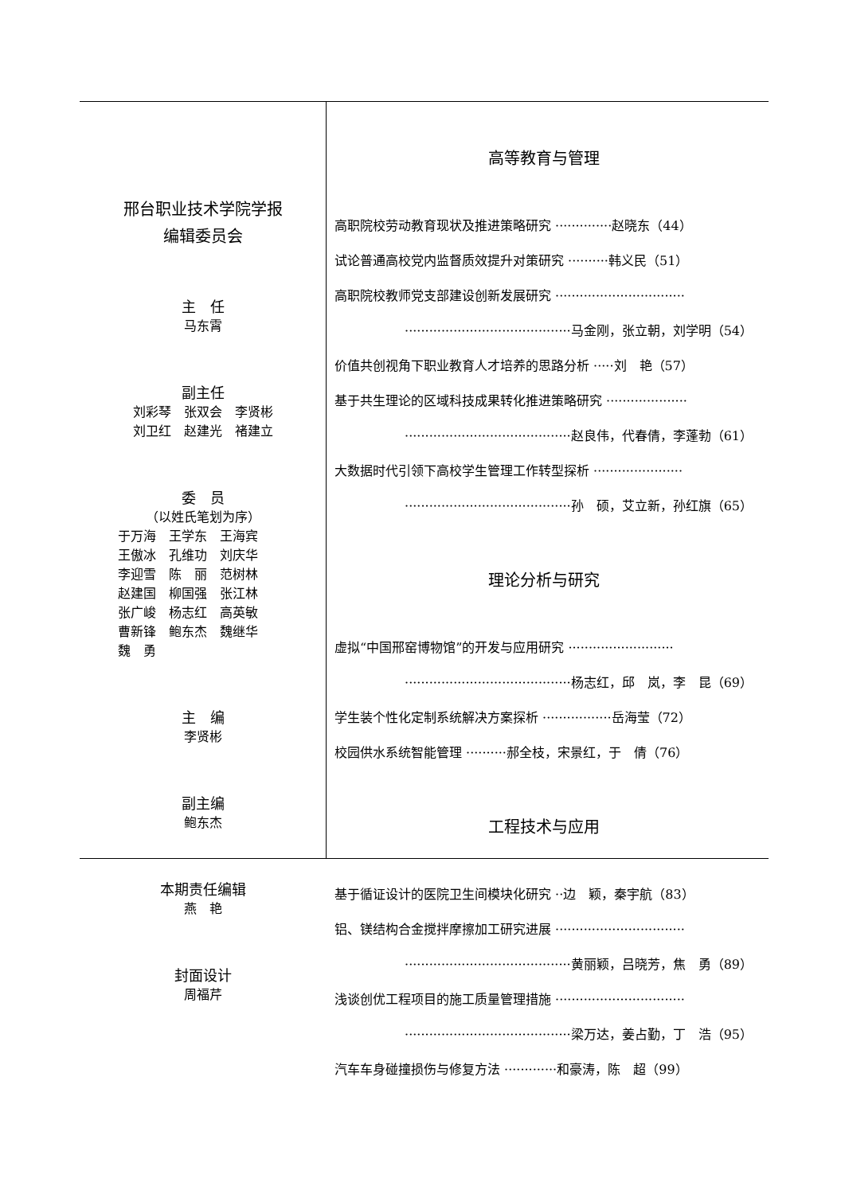邢台职业技术学院学报
编辑委员会
主　任
马东霄
副主任
刘彩琴　张双会　李贤彬
刘卫红　赵建光　褚建立
委　员
（以姓氏笔划为序）
于万海　王学东　王海宾
王傲冰　孔维功　刘庆华
李迎雪　陈　丽　范树林
赵建国　柳国强　张江林
张广峻　杨志红　高英敏
曹新锋　鲍东杰　魏继华
魏　勇
主　编
李贤彬
副主编
鲍东杰
本期责任编辑
燕　艳
封面设计
周福芹
高等教育与管理
高职院校劳动教育现状及推进策略研究 ··············赵晓东（44）
试论普通高校党内监督质效提升对策研究 ··········韩义民（51）
高职院校教师党支部建设创新发展研究 ································
·········································马金刚，张立朝，刘学明（54）
价值共创视角下职业教育人才培养的思路分析 ·····刘　艳（57）
基于共生理论的区域科技成果转化推进策略研究 ····················
·········································赵良伟，代春倩，李蓬勃（61）
大数据时代引领下高校学生管理工作转型探析 ······················
·········································孙　硕，艾立新，孙红旗（65）
理论分析与研究
虚拟“中国邢窑博物馆”的开发与应用研究 ··························
·········································杨志红，邱　岚，李　昆（69）
学生装个性化定制系统解决方案探析 ·················岳海莹（72）
校园供水系统智能管理 ··········郝全枝，宋景红，于　倩（76）
工程技术与应用
基于循证设计的医院卫生间模块化研究 ··边　颖，秦宇航（83）
铝、镁结构合金搅拌摩擦加工研究进展 ································
·········································黄丽颖，吕晓芳，焦　勇（89）
浅谈创优工程项目的施工质量管理措施 ································
·········································梁万达，姜占勤，丁　浩（95）
汽车车身碰撞损伤与修复方法 ·············和豪涛，陈　超（99）